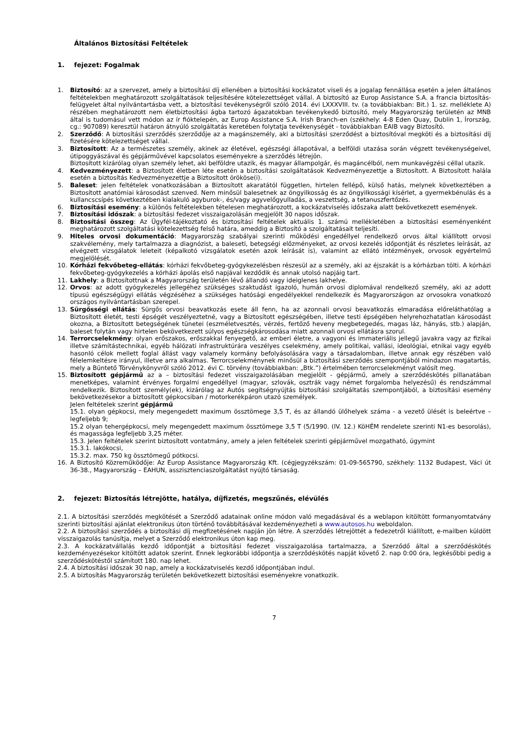Általános Biztosítási Feltételek
1. fejezet: Fogalmak
1. Biztosító: az a szervezet, amely a biztosítási díj ellenében a biztosítási kockázatot viseli és a jogalap fennállása esetén a jelen általános feltételekben meghatározott szolgáltatások teljesítésére kötelezettséget vállal. A biztosító az Europ Assistance S.A. a francia biztosítás-felügyelet által nyilvántartásba vett, a biztosítási tevékenységről szóló 2014. évi LXXXVIII. tv. (a továbbiakban: Bit.) 1. sz. melléklete A) részében meghatározott nem életbiztosítási ágba tartozó ágazatokban tevékenykedő biztosító, mely Magyarország területén az MNB által is tudomásul vett módon az ír fióktelepén, az Europ Assistance S.A. Irish Branch-en (székhely: 4-8 Eden Quay, Dublin 1, Írország, cg.: 907089) keresztül határon átnyúló szolgáltatás keretében folytatja tevékenységét - továbbiakban EAIB vagy Biztosító.
2. Szerződő: A biztosítási szerződés szerződője az a magánszemély, aki a biztosítási szerződést a biztosítóval megköti és a biztosítási díj fizetésére kötelezettséget vállal.
3. Biztosított: Az a természetes személy, akinek az életével, egészségi állapotával, a belföldi utazása során végzett tevékenységeivel, útipoggyászával és gépjárművével kapcsolatos eseményekre a szerződés létrejön.
Biztosított kizárólag olyan személy lehet, aki belföldre utazik, és magyar állampolgár, és magáncélból, nem munkavégzési céllal utazik.
4. Kedvezményezett: a Biztosított életben léte esetén a biztosítási szolgáltatások Kedvezményezettje a Biztosított. A Biztosított halála esetén a biztosítás Kedvezményezettje a Biztosított örököse(i).
5. Baleset: jelen feltételek vonatkozásában a Biztosított akaratától független, hirtelen fellépő, külső hatás, melynek következtében a Biztosított anatómiai károsodást szenved. Nem minősül balesetnek az öngyilkosság és az öngyilkossági kísérlet, a gyermekbénulás és a kullancscsípés következtében kialakuló agyburok-, és/vagy agyvelőgyulladás, a veszettség, a tetanuszfertőzés.
6. Biztosítási esemény: a különös feltételekben tételesen meghatározott, a kockázatviselés időszaka alatt bekövetkezett események.
7. Biztosítási időszak: a biztosítási fedezet visszaigazolásán megjelölt 30 napos időszak.
8. Biztosítási összeg: Az Ügyfél-tájékoztató és biztosítási feltételek aktuális 1. számú mellékletében a biztosítási eseményenként meghatározott szolgáltatási kötelezettség felső határa, ameddig a Biztosító a szolgáltatásait teljesíti.
9. Hiteles orvosi dokumentáció: Magyarország szabályai szerinti működési engedéllyel rendelkező orvos által kiállított orvosi szakvélemény, mely tartalmazza a diagnózist, a baleseti, betegségi előzményeket, az orvosi kezelés időpontját és részletes leírását, az elvégzett vizsgálatok leleteit (képalkotó vizsgálatok esetén azok leírását is), valamint az ellátó intézmények, orvosok egyértelmű megjelölését.
10. Kórházi fekvőbeteg-ellátás: kórházi fekvőbeteg-gyógykezelésben részesül az a személy, aki az éjszakát is a kórházban tölti. A kórházi fekvőbeteg-gyógykezelés a kórházi ápolás első napjával kezdődik és annak utolsó napjáig tart.
11. Lakhely: a Biztosítottnak a Magyarország területén lévő állandó vagy ideiglenes lakhelye.
12. Orvos: az adott gyógykezelés jellegéhez szükséges szaktudást igazoló, humán orvosi diplomával rendelkező személy, aki az adott típusú egészségügyi ellátás végzéséhez a szükséges hatósági engedélyekkel rendelkezik és Magyarországon az orvosokra vonatkozó országos nyilvántartásban szerepel.
13. Sürgősségi ellátás: Sürgős orvosi beavatkozás esete áll fenn, ha az azonnali orvosi beavatkozás elmaradása előreláthatólag a Biztosított életét, testi épségét veszélyeztetné, vagy a Biztosított egészségében, illetve testi épségében helyrehozhatatlan károsodást okozna, a Biztosított betegségének tünetei (eszméletvesztés, vérzés, fertőző heveny megbetegedés, magas láz, hányás, stb.) alapján, baleset folytán vagy hirtelen bekövetkezett súlyos egészségkárosodása miatt azonnali orvosi ellátásra szorul.
14. Terrorcselekmény: olyan erőszakos, erőszakkal fenyegető, az emberi életre, a vagyoni és immateriális jellegű javakra vagy az fizikai illetve számítástechnikai, egyéb hálózati infrastruktúrára veszélyes cselekmény, amely politikai, vallási, ideológiai, etnikai vagy egyéb hasonló célok mellett foglal állást vagy valamely kormány befolyásolására vagy a társadalomban, illetve annak egy részében való félelemkeltésre irányul, illetve arra alkalmas. Terrorcselekménynek minősül a biztosítási szerződés szempontjából mindazon magatartás, mely a Büntető Törvénykönyvről szóló 2012. évi C. törvény (továbbiakban: „Btk.”) értelmében terrorcselekményt valósít meg.
15. Biztosított gépjármű az a – biztosítási fedezet visszaigazolásában megjelölt - gépjármű, amely a szerződéskötés pillanatában menetképes, valamint érvényes forgalmi engedéllyel (magyar, szlovák, osztrák vagy német forgalomba helyezésű) és rendszámmal rendelkezik. Biztosított személy(ek), kizárólag az Autós segítségnyújtás biztosítási szolgáltatás szempontjából, a biztosítási esemény bekövetkezésekor a biztosított gépkocsiban / motorkerékpáron utazó személyek.
Jelen feltételek szerint gépjármű
15.1. olyan gépkocsi, mely megengedett maximum össztömege 3,5 T, és az állandó ülőhelyek száma - a vezető ülését is beleértve – legfeljebb 9;
15.2 olyan tehergépkocsi, mely megengedett maximum össztömege 3,5 T (5/1990. (IV. 12.) KöHÉM rendelete szerinti N1-es besorolás), és magassága legfeljebb 3,25 méter.
15.3. Jelen feltételek szerint biztosított vontatmány, amely a jelen feltételek szerinti gépjárművel mozgatható, úgymint
15.3.1. lakókocsi,
15.3.2. max. 750 kg össztömegű pótkocsi.
16. A Biztosító Közreműködője: Az Europ Assistance Magyarország Kft. (cégjegyzékszám: 01-09-565790, székhely: 1132 Budapest, Váci út 36-38., Magyarország – EAHUN, asszisztenciaszolgáltatást nyújtó társaság.
2. fejezet: Biztosítás létrejötte, hatálya, díjfizetés, megszűnés, elévülés
2.1. A biztosítási szerződés megkötését a Szerződő adatainak online módon való megadásával és a weblapon kitöltött formanyomtatvány szerinti biztosítási ajánlat elektronikus úton történő továbbításával kezdeményezheti a www.autosos.hu weboldalon.
2.2. A biztosítási szerződés a biztosítási díj megfizetésének napján jön létre. A szerződés létrejöttét a fedezetről kiállított, e-mailben küldött visszaigazolás tanúsítja, melyet a Szerződő elektronikus úton kap meg.
2.3. A kockázatvállalás kezdő időpontját a biztosítási fedezet visszaigazolása tartalmazza, a Szerződő által a szerződéskötés kezdeményezésekor kitöltött adatok szerint. Ennek legkorábbi időpontja a szerződéskötés napját követő 2. nap 0:00 óra, legkésőbbi pedig a szerződéskötéstől számított 180. nap lehet.
2.4. A biztosítási időszak 30 nap, amely a kockázatviselés kezdő időpontjában indul.
2.5. A biztosítás Magyarország területén bekövetkezett biztosítási eseményekre vonatkozik.
7